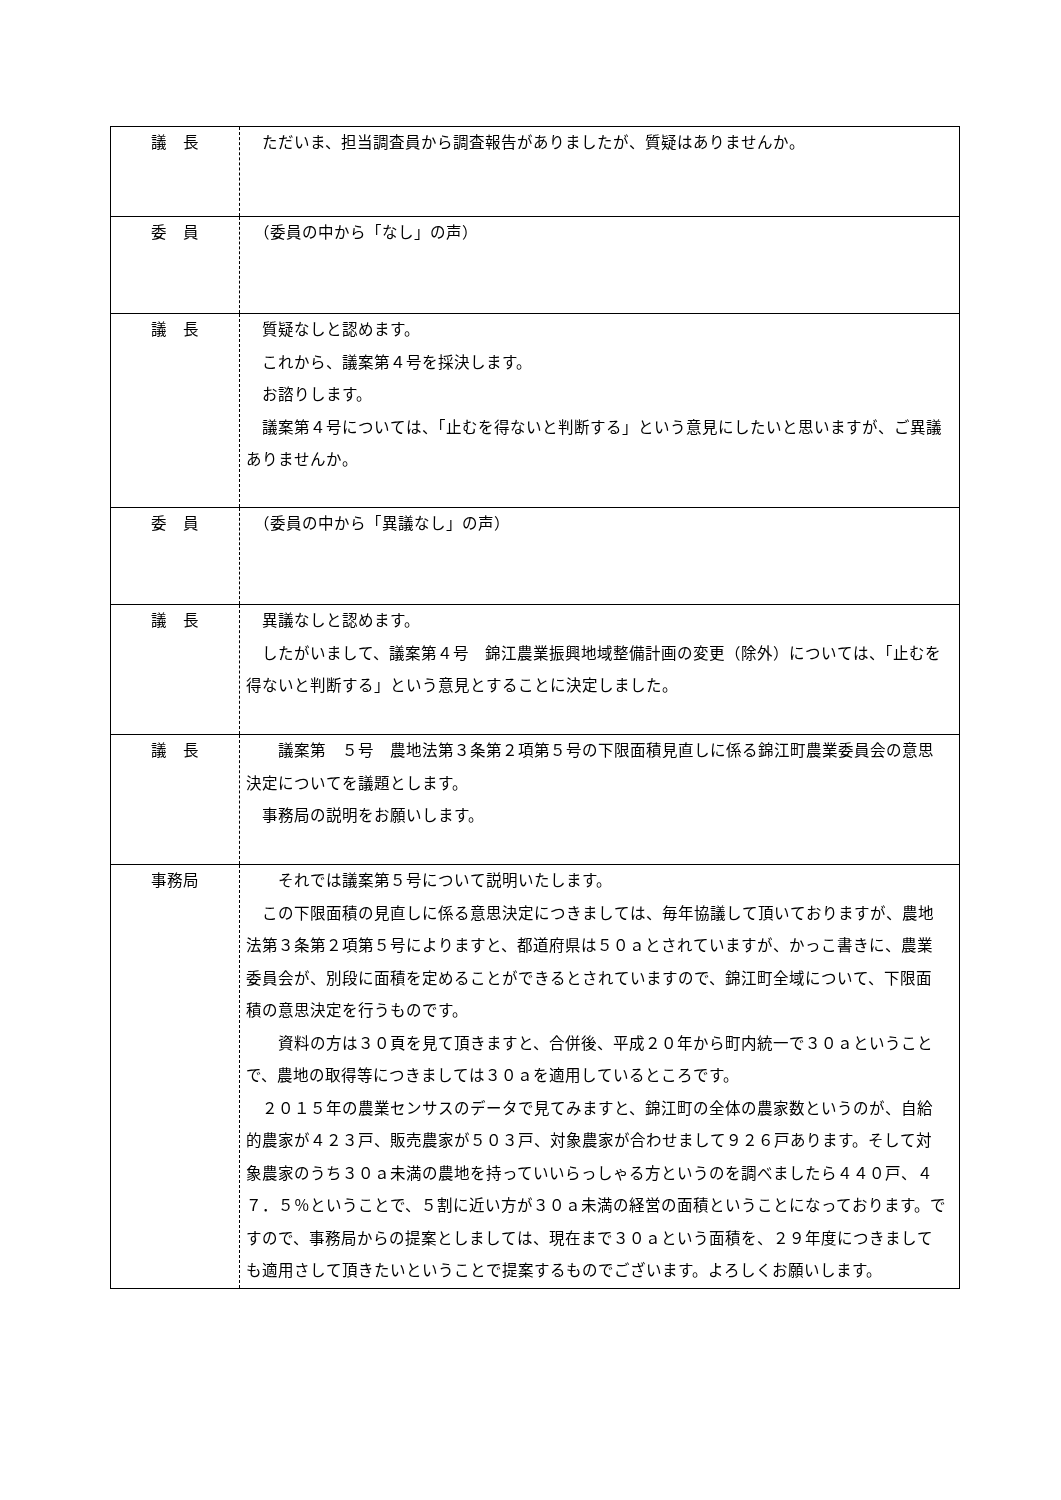| 議 長 | ただいま、担当調査員から調査報告がありましたが、質疑はありませんか。 |
| 委 員 | （委員の中から「なし」の声） |
| 議 長 | 質疑なしと認めます。 これから、議案第４号を採決します。 お諮りします。 議案第４号については、「止むを得ないと判断する」という意見にしたいと思いますが、ご異議ありませんか。 |
| 委 員 | （委員の中から「異議なし」の声） |
| 議 長 | 異議なしと認めます。 したがいまして、議案第４号 錦江農業振興地域整備計画の変更（除外）については、「止むを得ないと判断する」という意見とすることに決定しました。 |
| 議 長 | 議案第 ５号 農地法第３条第２項第５号の下限面積見直しに係る錦江町農業委員会の意思決定についてを議題とします。 事務局の説明をお願いします。 |
| 事務局 | それでは議案第５号について説明いたします。 この下限面積の見直しに係る意思決定につきましては、毎年協議して頂いておりますが、農地法第３条第２項第５号によりますと、都道府県は５０ａとされていますが、かっこ書きに、農業委員会が、別段に面積を定めることができるとされていますので、錦江町全域について、下限面積の意思決定を行うものです。 資料の方は３０頁を見て頂きますと、合併後、平成２０年から町内統一で３０ａということで、農地の取得等につきましては３０ａを適用しているところです。 ２０１５年の農業センサスのデータで見てみますと、錦江町の全体の農家数というのが、自給的農家が４２３戸、販売農家が５０３戸、対象農家が合わせまして９２６戸あります。そして対象農家のうち３０ａ未満の農地を持っていいらっしゃる方というのを調べましたら４４０戸、４７．５％ということで、５割に近い方が３０ａ未満の経営の面積ということになっております。ですので、事務局からの提案としましては、現在まで３０ａという面積を、２９年度につきましても適用さして頂きたいということで提案するものでございます。よろしくお願いします。 |